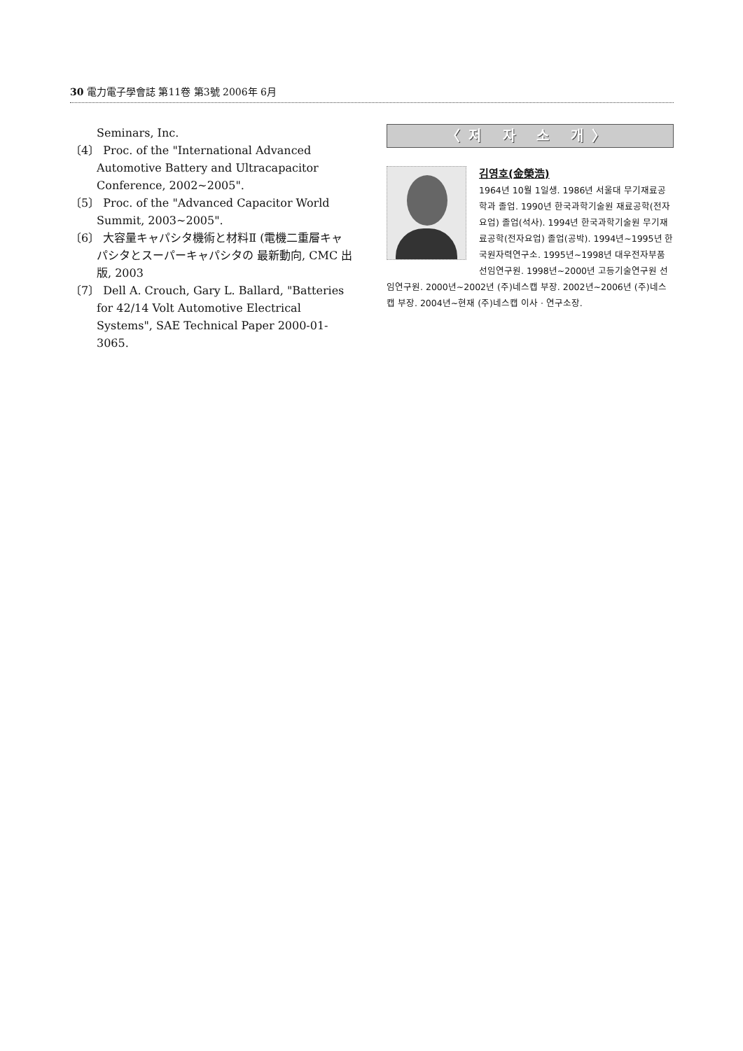30 電力電子學會誌 第11卷 第3號 2006年 6月
Seminars, Inc.
〔4〕 Proc. of the "International Advanced Automotive Battery and Ultracapacitor Conference, 2002~2005".
〔5〕 Proc. of the "Advanced Capacitor World Summit, 2003~2005".
〔6〕 大容量キャパシタ機術と材料Ⅱ (電機二重層キャパシタとスーパーキャパシタの 最新動向, CMC 出版, 2003
〔7〕 Dell A. Crouch, Gary L. Ballard, "Batteries for 42/14 Volt Automotive Electrical Systems", SAE Technical Paper 2000-01-3065.
〈저 자 소 개〉
김영호(金榮浩)
1964년 10월 1일생. 1986년 서울대 무기재료공학과 졸업. 1990년 한국과학기술원 재료공학(전자요업) 졸업(석사). 1994년 한국과학기술원 무기재료공학(전자요업) 졸업(공박). 1994년~1995년 한국원자력연구소. 1995년~1998년 대우전자부품 선임연구원. 1998년~2000년 고등기술연구원 선임연구원. 2000년~2002년 (주)네스캡 부장. 2002년~2006년 (주)네스캡 부장. 2004년~현재 (주)네스캡 이사 · 연구소장.